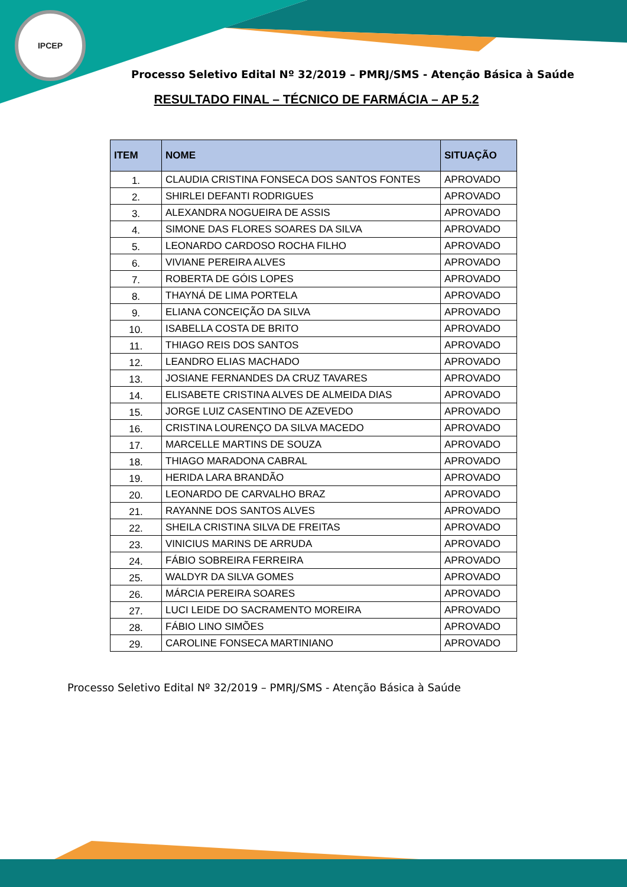IPCEP
Processo Seletivo Edital Nº 32/2019 – PMRJ/SMS - Atenção Básica à Saúde
RESULTADO FINAL – TÉCNICO DE FARMÁCIA – AP 5.2
| ITEM | NOME | SITUAÇÃO |
| --- | --- | --- |
| 1. | CLAUDIA CRISTINA FONSECA DOS SANTOS FONTES | APROVADO |
| 2. | SHIRLEI DEFANTI RODRIGUES | APROVADO |
| 3. | ALEXANDRA NOGUEIRA DE ASSIS | APROVADO |
| 4. | SIMONE DAS FLORES SOARES DA SILVA | APROVADO |
| 5. | LEONARDO CARDOSO ROCHA FILHO | APROVADO |
| 6. | VIVIANE PEREIRA ALVES | APROVADO |
| 7. | ROBERTA DE GÓIS LOPES | APROVADO |
| 8. | THAYNÁ DE LIMA PORTELA | APROVADO |
| 9. | ELIANA CONCEIÇÃO DA SILVA | APROVADO |
| 10. | ISABELLA COSTA DE BRITO | APROVADO |
| 11. | THIAGO REIS DOS SANTOS | APROVADO |
| 12. | LEANDRO ELIAS MACHADO | APROVADO |
| 13. | JOSIANE FERNANDES DA CRUZ TAVARES | APROVADO |
| 14. | ELISABETE CRISTINA ALVES DE ALMEIDA DIAS | APROVADO |
| 15. | JORGE LUIZ CASENTINO DE AZEVEDO | APROVADO |
| 16. | CRISTINA LOURENÇO DA SILVA MACEDO | APROVADO |
| 17. | MARCELLE MARTINS DE SOUZA | APROVADO |
| 18. | THIAGO MARADONA CABRAL | APROVADO |
| 19. | HERIDA LARA BRANDÃO | APROVADO |
| 20. | LEONARDO DE CARVALHO BRAZ | APROVADO |
| 21. | RAYANNE DOS SANTOS ALVES | APROVADO |
| 22. | SHEILA CRISTINA SILVA DE FREITAS | APROVADO |
| 23. | VINICIUS MARINS DE ARRUDA | APROVADO |
| 24. | FÁBIO SOBREIRA FERREIRA | APROVADO |
| 25. | WALDYR DA SILVA GOMES | APROVADO |
| 26. | MÁRCIA PEREIRA SOARES | APROVADO |
| 27. | LUCI LEIDE DO SACRAMENTO MOREIRA | APROVADO |
| 28. | FÁBIO LINO SIMÕES | APROVADO |
| 29. | CAROLINE FONSECA MARTINIANO | APROVADO |
Processo Seletivo Edital Nº 32/2019 – PMRJ/SMS - Atenção Básica à Saúde